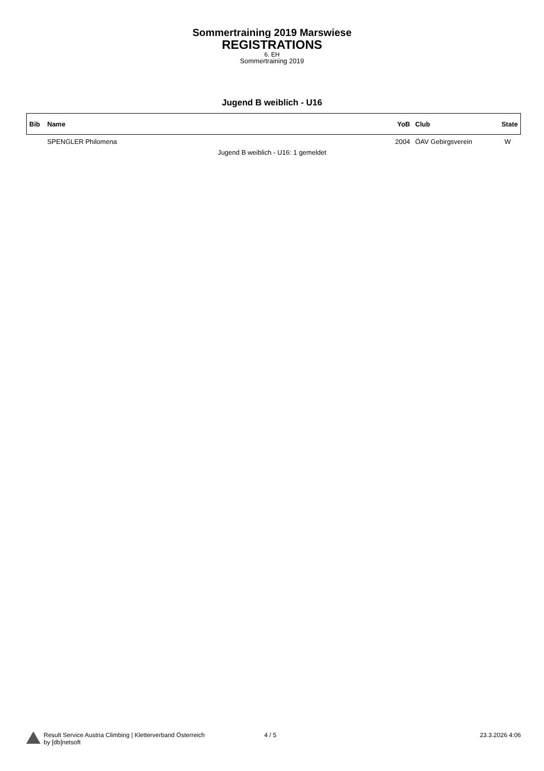Sommertraining 2019 Marswiese
REGISTRATIONS
6. EH
Sommertraining 2019
Jugend B weiblich - U16
| Bib | Name | YoB | Club | State |
| --- | --- | --- | --- | --- |
| | SPENGLER Philomena | 2004 | ÖAV Gebirgsverein | W |
Jugend B weiblich - U16: 1 gemeldet
Result Service Austria Climbing | Kletterverband Österreich
by [db]netsoft
4 / 5 23.3.2026 4:06